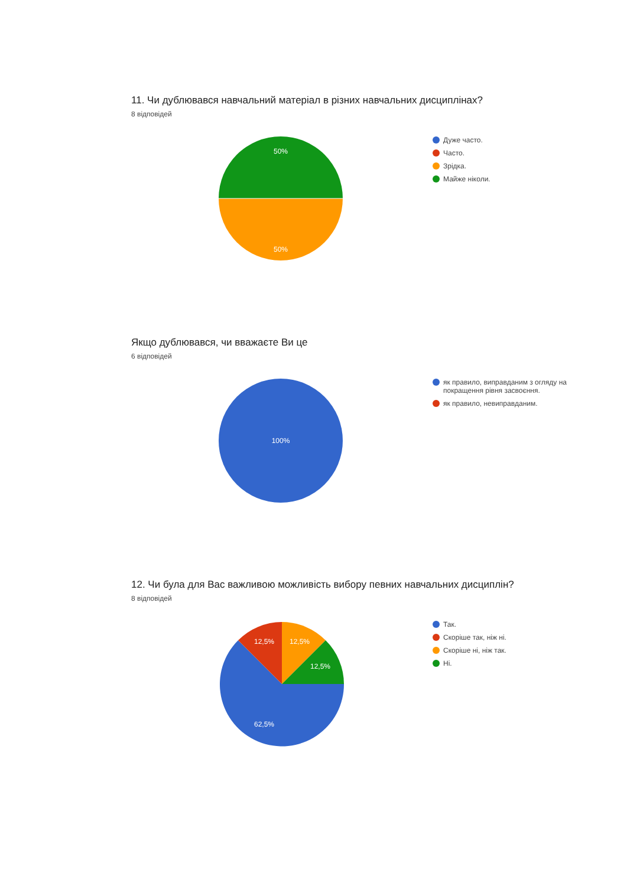11. Чи дублювався навчальний матеріал в різних навчальних дисциплінах?
8 відповідей
50%
50%
Дуже часто.
Часто.
Зрідка.
Майже ніколи.
Якщо дублювався, чи вважаєте Ви це
6 відповідей
100%
як правило, виправданим з огляду на
покращення рівня засвоєння.
як правило, невиправданим.
12. Чи була для Вас важливою можливість вибору певних навчальних дисциплін?
8 відповідей
12,5%
12,5%
12,5%
62,5%
Так.
Скоріше так, ніж ні.
Скоріше ні, ніж так.
Ні.